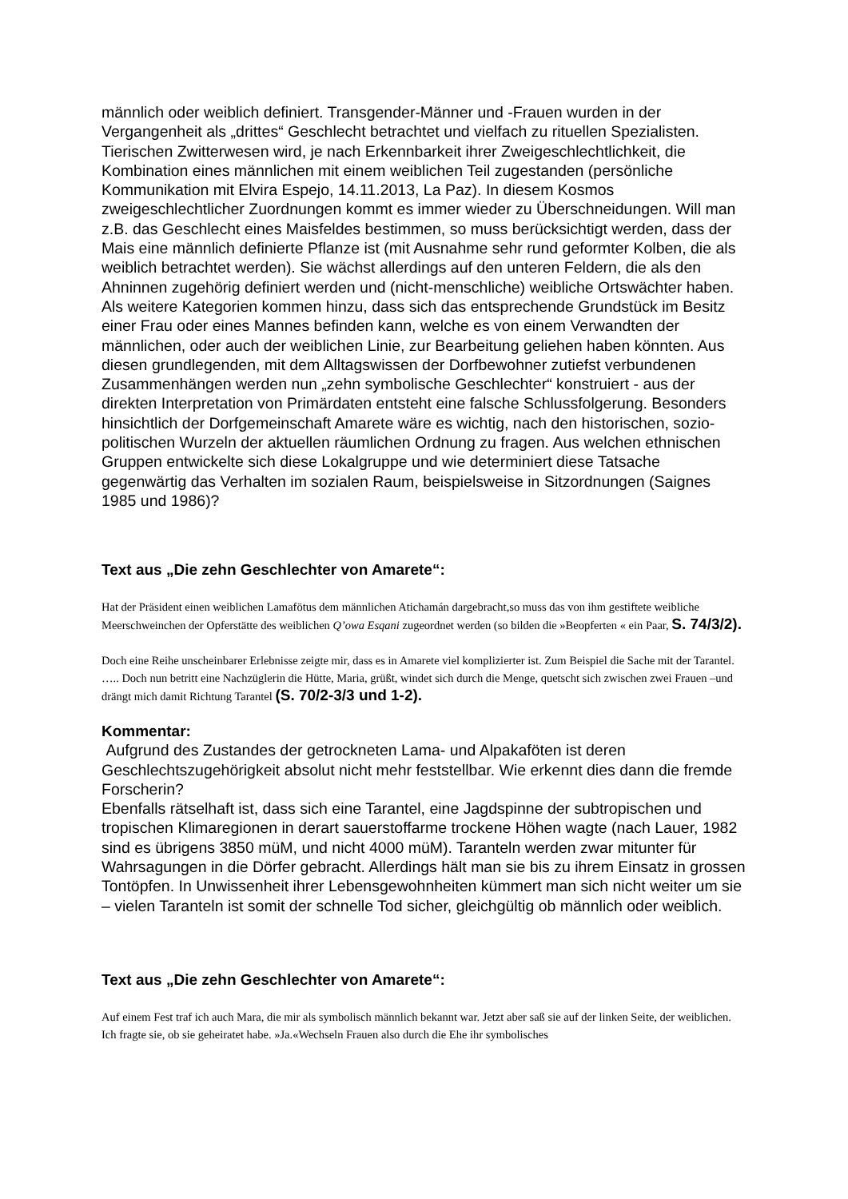männlich oder weiblich definiert. Transgender-Männer und -Frauen wurden in der Vergangenheit als „drittes“ Geschlecht betrachtet und vielfach zu rituellen Spezialisten. Tierischen Zwitterwesen wird, je nach Erkennbarkeit ihrer Zweigeschlechtlichkeit, die Kombination eines männlichen mit einem weiblichen Teil zugestanden (persönliche Kommunikation mit Elvira Espejo, 14.11.2013, La Paz). In diesem Kosmos zweigeschlechtlicher Zuordnungen kommt es immer wieder zu Überschneidungen. Will man z.B. das Geschlecht eines Maisfeldes bestimmen, so muss berücksichtigt werden, dass der Mais eine männlich definierte Pflanze ist (mit Ausnahme sehr rund geformter Kolben, die als weiblich betrachtet werden). Sie wächst allerdings auf den unteren Feldern, die als den Ahninnen zugehörig definiert werden und (nicht-menschliche) weibliche Ortswächter haben. Als weitere Kategorien kommen hinzu, dass sich das entsprechende Grundstück im Besitz einer Frau oder eines Mannes befinden kann, welche es von einem Verwandten der männlichen, oder auch der weiblichen Linie, zur Bearbeitung geliehen haben könnten. Aus diesen grundlegenden, mit dem Alltagswissen der Dorfbewohner zutiefst verbundenen Zusammenhängen werden nun „zehn symbolische Geschlechter“ konstruiert - aus der direkten Interpretation von Primärdaten entsteht eine falsche Schlussfolgerung. Besonders hinsichtlich der Dorfgemeinschaft Amarete wäre es wichtig, nach den historischen, sozio-politischen Wurzeln der aktuellen räumlichen Ordnung zu fragen. Aus welchen ethnischen Gruppen entwickelte sich diese Lokalgruppe und wie determiniert diese Tatsache gegenwärtig das Verhalten im sozialen Raum, beispielsweise in Sitzordnungen (Saignes 1985 und 1986)?
Text aus „Die zehn Geschlechter von Amarete“:
Hat der Präsident einen weiblichen Lamafötus dem männlichen Atichamán dargebracht,so muss das von ihm gestiftete weibliche Meerschweinchen der Opferstätte des weiblichen Q’owa Esqani zugeordnet werden (so bilden die »Beopferten « ein Paar, S. 74/3/2).
Doch eine Reihe unscheinbarer Erlebnisse zeigte mir, dass es in Amarete viel komplizierter ist. Zum Beispiel die Sache mit der Tarantel. ….. Doch nun betritt eine Nachzüglerin die Hütte, Maria, grüßt, windet sich durch die Menge, quetscht sich zwischen zwei Frauen –und drängt mich damit Richtung Tarantel (S. 70/2-3/3 und 1-2).
Kommentar:
Aufgrund des Zustandes der getrockneten Lama- und Alpakaföten ist deren Geschlechtszugehörigkeit absolut nicht mehr feststellbar. Wie erkennt dies dann die fremde Forscherin?
Ebenfalls rätselhaft ist, dass sich eine Tarantel, eine Jagdspinne der subtropischen und tropischen Klimaregionen in derart sauerstoffarme trockene Höhen wagte (nach Lauer, 1982 sind es übrigens 3850 müM, und nicht 4000 müM). Taranteln werden zwar mitunter für Wahrsagungen in die Dörfer gebracht. Allerdings hält man sie bis zu ihrem Einsatz in grossen Tontöpfen. In Unwissenheit ihrer Lebensgewohnheiten kümmert man sich nicht weiter um sie – vielen Taranteln ist somit der schnelle Tod sicher, gleichgültig ob männlich oder weiblich.
Text aus „Die zehn Geschlechter von Amarete“:
Auf einem Fest traf ich auch Mara, die mir als symbolisch männlich bekannt war. Jetzt aber saß sie auf der linken Seite, der weiblichen. Ich fragte sie, ob sie geheiratet habe. »Ja.«Wechseln Frauen also durch die Ehe ihr symbolisches